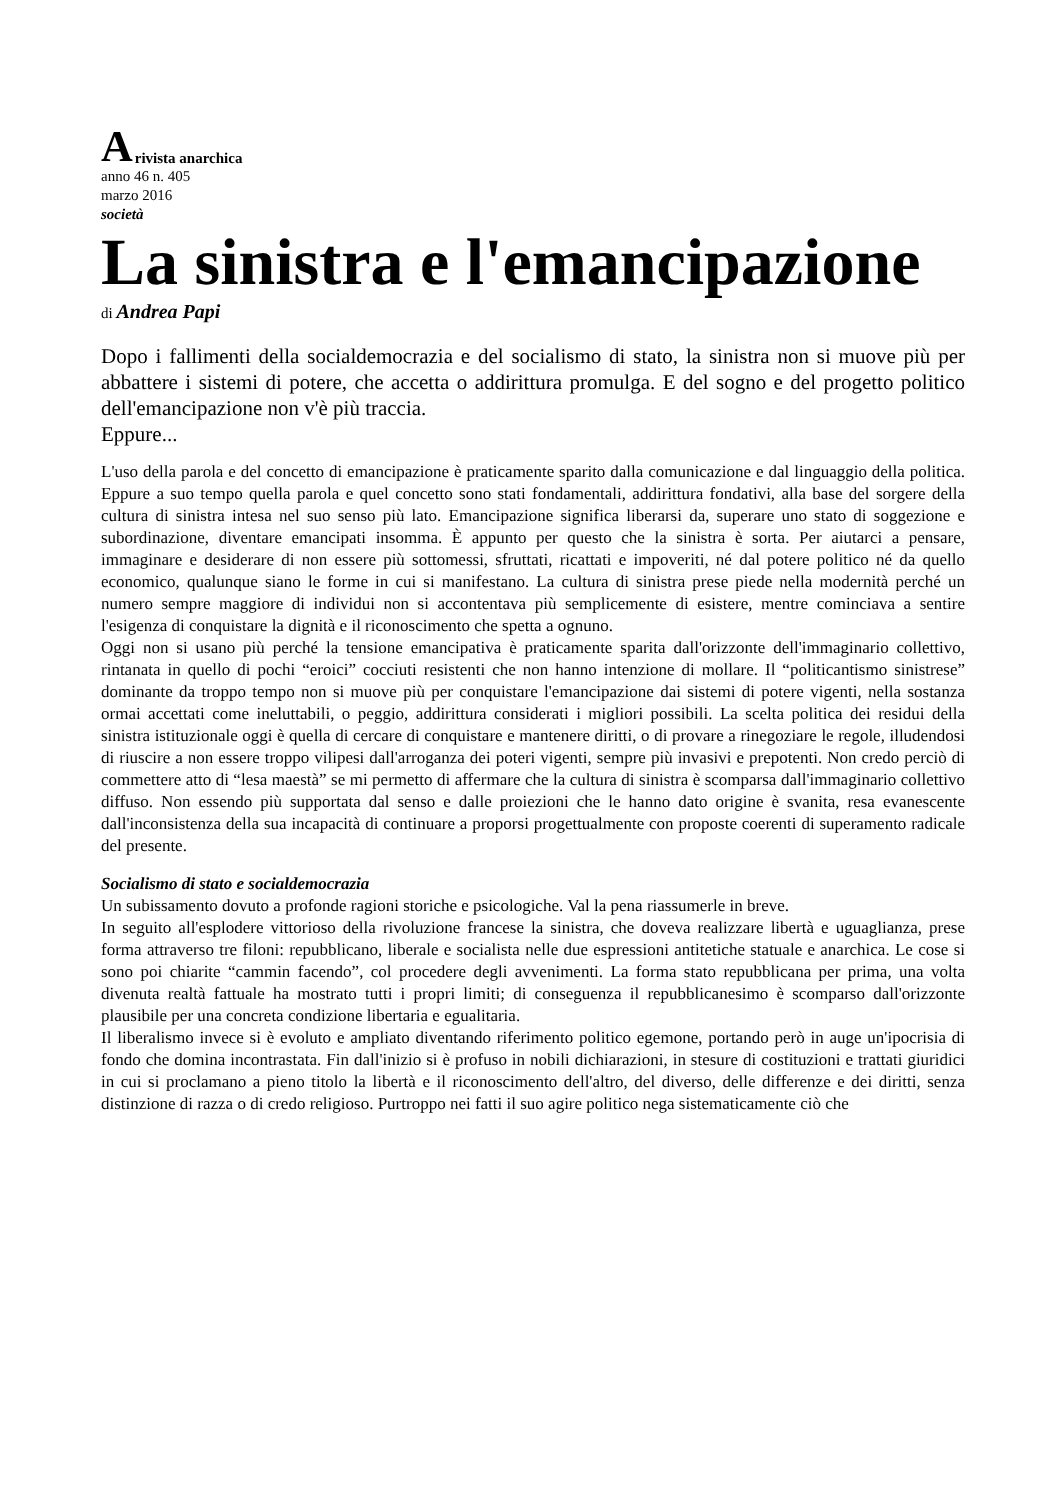Arivista anarchica
anno 46 n. 405
marzo 2016
società
La sinistra e l'emancipazione
di Andrea Papi
Dopo i fallimenti della socialdemocrazia e del socialismo di stato, la sinistra non si muove più per abbattere i sistemi di potere, che accetta o addirittura promulga. E del sogno e del progetto politico dell'emancipazione non v'è più traccia.
Eppure...
L'uso della parola e del concetto di emancipazione è praticamente sparito dalla comunicazione e dal linguaggio della politica. Eppure a suo tempo quella parola e quel concetto sono stati fondamentali, addirittura fondativi, alla base del sorgere della cultura di sinistra intesa nel suo senso più lato. Emancipazione significa liberarsi da, superare uno stato di soggezione e subordinazione, diventare emancipati insomma. È appunto per questo che la sinistra è sorta. Per aiutarci a pensare, immaginare e desiderare di non essere più sottomessi, sfruttati, ricattati e impoveriti, né dal potere politico né da quello economico, qualunque siano le forme in cui si manifestano. La cultura di sinistra prese piede nella modernità perché un numero sempre maggiore di individui non si accontentava più semplicemente di esistere, mentre cominciava a sentire l'esigenza di conquistare la dignità e il riconoscimento che spetta a ognuno.
Oggi non si usano più perché la tensione emancipativa è praticamente sparita dall'orizzonte dell'immaginario collettivo, rintanata in quello di pochi “eroici” cocciuti resistenti che non hanno intenzione di mollare. Il “politicantismo sinistrese” dominante da troppo tempo non si muove più per conquistare l'emancipazione dai sistemi di potere vigenti, nella sostanza ormai accettati come ineluttabili, o peggio, addirittura considerati i migliori possibili. La scelta politica dei residui della sinistra istituzionale oggi è quella di cercare di conquistare e mantenere diritti, o di provare a rinegoziare le regole, illudendosi di riuscire a non essere troppo vilipesi dall'arroganza dei poteri vigenti, sempre più invasivi e prepotenti. Non credo perciò di commettere atto di “lesa maestà” se mi permetto di affermare che la cultura di sinistra è scomparsa dall'immaginario collettivo diffuso. Non essendo più supportata dal senso e dalle proiezioni che le hanno dato origine è svanita, resa evanescente dall'inconsistenza della sua incapacità di continuare a proporsi progettualmente con proposte coerenti di superamento radicale del presente.
Socialismo di stato e socialdemocrazia
Un subissamento dovuto a profonde ragioni storiche e psicologiche. Val la pena riassumerle in breve.
In seguito all'esplodere vittorioso della rivoluzione francese la sinistra, che doveva realizzare libertà e uguaglianza, prese forma attraverso tre filoni: repubblicano, liberale e socialista nelle due espressioni antitetiche statuale e anarchica. Le cose si sono poi chiarite “cammin facendo”, col procedere degli avvenimenti. La forma stato repubblicana per prima, una volta divenuta realtà fattuale ha mostrato tutti i propri limiti; di conseguenza il repubblicanesimo è scomparso dall'orizzonte plausibile per una concreta condizione libertaria e egualitaria.
Il liberalismo invece si è evoluto e ampliato diventando riferimento politico egemone, portando però in auge un'ipocrisia di fondo che domina incontrastata. Fin dall'inizio si è profuso in nobili dichiarazioni, in stesure di costituzioni e trattati giuridici in cui si proclamano a pieno titolo la libertà e il riconoscimento dell'altro, del diverso, delle differenze e dei diritti, senza distinzione di razza o di credo religioso. Purtroppo nei fatti il suo agire politico nega sistematicamente ciò che